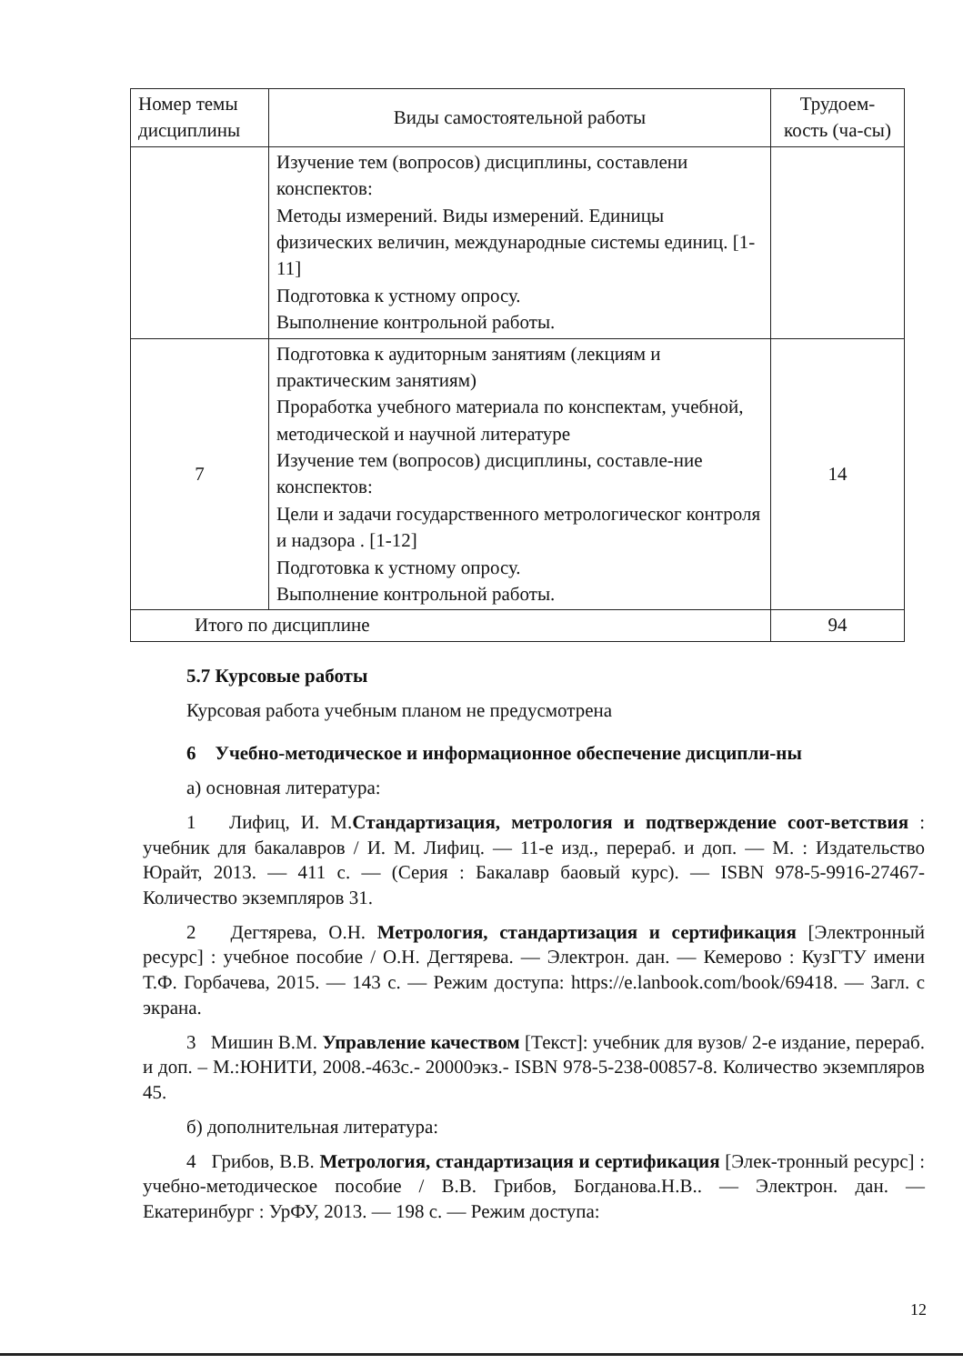| Номер темы дисциплины | Виды самостоятельной работы | Трудоем-кость (ча-сы) |
| --- | --- | --- |
| | Изучение тем (вопросов) дисциплины, составлени конспектов: Методы измерений. Виды измерений. Единицы физических величин, международные системы единиц. [1-11] Подготовка к устному опросу. Выполнение контрольной работы. | |
| 7 | Подготовка к аудиторным занятиям (лекциям и практическим занятиям) Проработка учебного материала по конспектам, учебной, методической и научной литературе Изучение тем (вопросов) дисциплины, составле-ние конспектов: Цели и задачи государственного метрологическог контроля и надзора . [1-12] Подготовка к устному опросу. Выполнение контрольной работы. | 14 |
| Итого по дисциплине | | 94 |
5.7 Курсовые работы
Курсовая работа учебным планом не предусмотрена
6 Учебно-методическое и информационное обеспечение дисципли-ны
а) основная литература:
1 Лифиц, И. М.Стандартизация, метрология и подтверждение соот-ветствия : учебник для бакалавров / И. М. Лифиц. — 11-е изд., перераб. и доп. — М. : Издательство Юрайт, 2013. — 411 с. — (Серия : Бакалавр баовый курс). — ISBN 978-5-9916-27467- Количество экземпляров 31.
2 Дегтярева, О.Н. Метрология, стандартизация и сертификация [Электронный ресурс] : учебное пособие / О.Н. Дегтярева. — Электрон. дан. — Кемерово : КузГТУ имени Т.Ф. Горбачева, 2015. — 143 с. — Режим доступа: https://e.lanbook.com/book/69418. — Загл. с экрана.
3 Мишин В.М. Управление качеством [Текст]: учебник для вузов/ 2-е издание, перераб. и доп. – М.:ЮНИТИ, 2008.-463с.- 20000экз.- ISBN 978-5-238-00857-8. Количество экземпляров 45.
б) дополнительная литература:
4 Грибов, В.В. Метрология, стандартизация и сертификация [Элек-тронный ресурс] : учебно-методическое пособие / В.В. Грибов, Богданова.Н.В.. — Электрон. дан. — Екатеринбург : УрФУ, 2013. — 198 с. — Режим доступа:
12